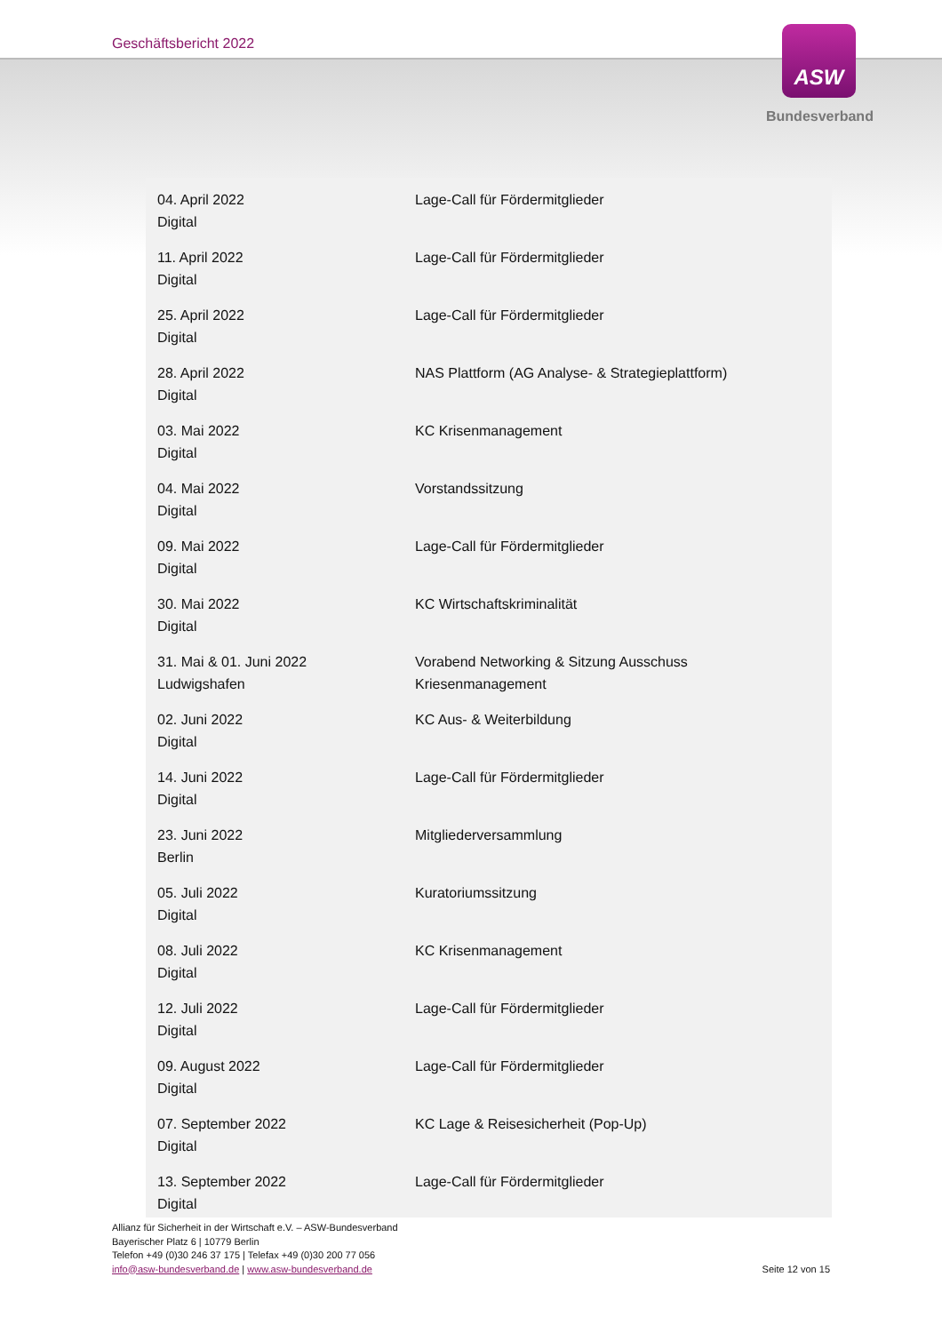Geschäftsbericht 2022 ASW
Bundesverband
| 04. April 2022 Digital | Lage-Call für Fördermitglieder |
| 11. April 2022 Digital | Lage-Call für Fördermitglieder |
| 25. April 2022 Digital | Lage-Call für Fördermitglieder |
| 28. April 2022 Digital | NAS Plattform (AG Analyse- & Strategieplattform) |
| 03. Mai 2022 Digital | KC Krisenmanagement |
| 04. Mai 2022 Digital | Vorstandssitzung |
| 09. Mai 2022 Digital | Lage-Call für Fördermitglieder |
| 30. Mai 2022 Digital | KC Wirtschaftskriminalität |
| 31. Mai & 01. Juni 2022 Ludwigshafen | Vorabend Networking & Sitzung Ausschuss Kriesenmanagement |
| 02. Juni 2022 Digital | KC Aus- & Weiterbildung |
| 14. Juni 2022 Digital | Lage-Call für Fördermitglieder |
| 23. Juni 2022 Berlin | Mitgliederversammlung |
| 05. Juli 2022 Digital | Kuratoriumssitzung |
| 08. Juli 2022 Digital | KC Krisenmanagement |
| 12. Juli 2022 Digital | Lage-Call für Fördermitglieder |
| 09. August 2022 Digital | Lage-Call für Fördermitglieder |
| 07. September 2022 Digital | KC Lage & Reisesicherheit (Pop-Up) |
| 13. September 2022 Digital | Lage-Call für Fördermitglieder |
Allianz für Sicherheit in der Wirtschaft e.V. – ASW-Bundesverband
Bayerischer Platz 6 | 10779 Berlin
Telefon +49 (0)30 246 37 175 | Telefax +49 (0)30 200 77 056
info@asw-bundesverband.de | www.asw-bundesverband.de
Seite 12 von 15